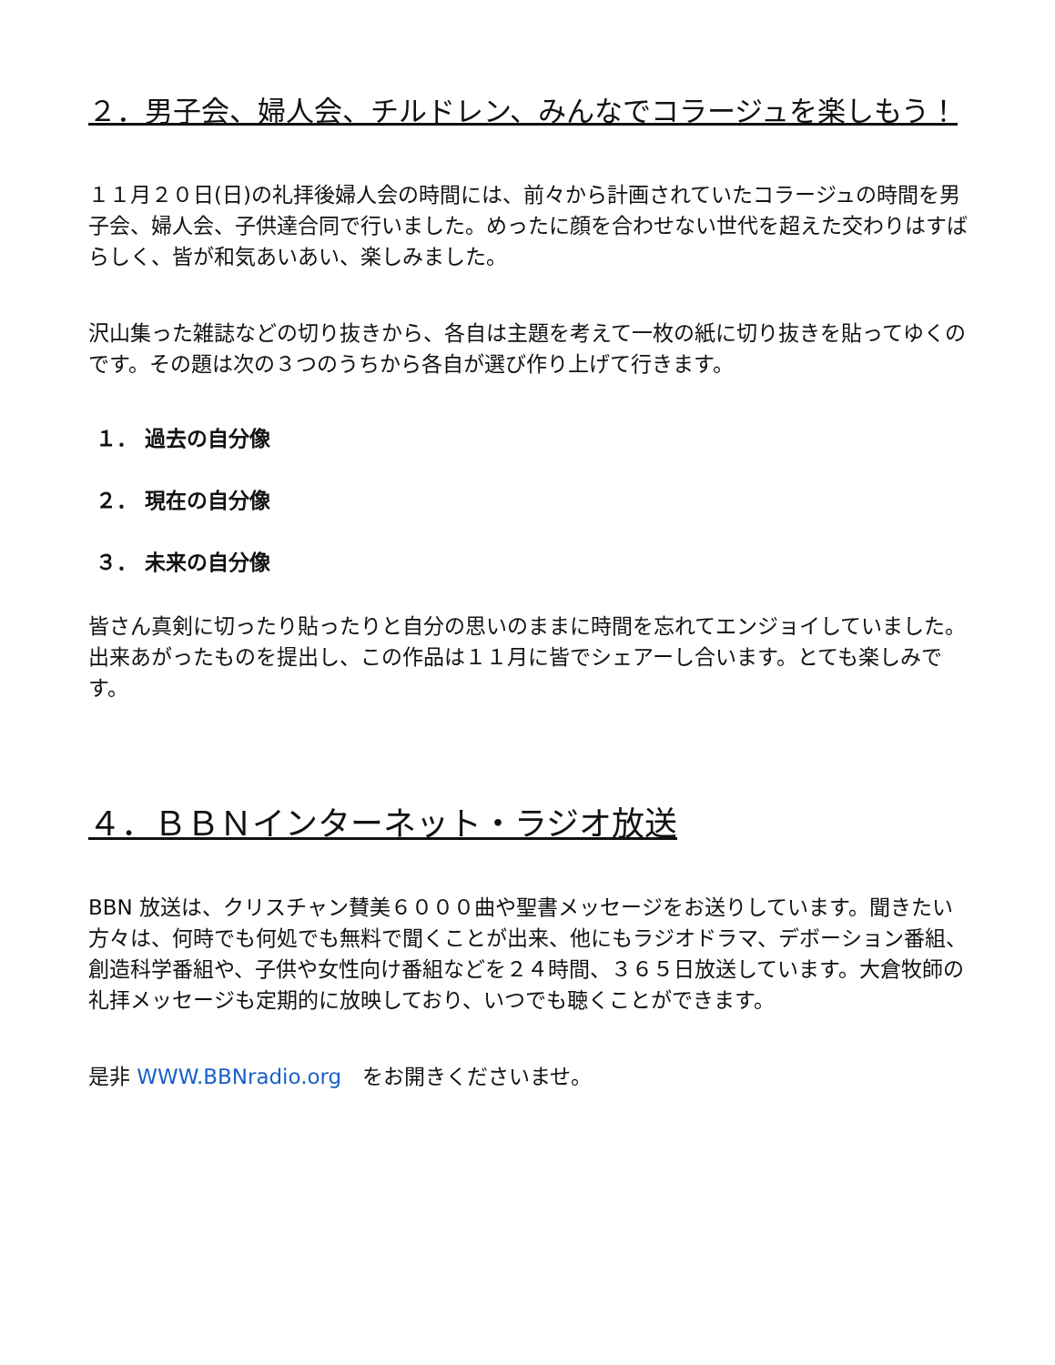２．男子会、婦人会、チルドレン、みんなでコラージュを楽しもう！
１１月２０日(日)の礼拝後婦人会の時間には、前々から計画されていたコラージュの時間を男子会、婦人会、子供達合同で行いました。めったに顔を合わせない世代を超えた交わりはすばらしく、皆が和気あいあい、楽しみました。
沢山集った雑誌などの切り抜きから、各自は主題を考えて一枚の紙に切り抜きを貼ってゆくのです。その題は次の３つのうちから各自が選び作り上げて行きます。
１． 過去の自分像
２． 現在の自分像
３． 未来の自分像
皆さん真剣に切ったり貼ったりと自分の思いのままに時間を忘れてエンジョイしていました。出来あがったものを提出し、この作品は１１月に皆でシェアーし合います。とても楽しみです。
４．ＢＢＮインターネット・ラジオ放送
BBN 放送は、クリスチャン賛美６０００曲や聖書メッセージをお送りしています。聞きたい方々は、何時でも何処でも無料で聞くことが出来、他にもラジオドラマ、デボーション番組、創造科学番組や、子供や女性向け番組などを２４時間、３６５日放送しています。大倉牧師の礼拝メッセージも定期的に放映しており、いつでも聴くことができます。
是非 WWW.BBNradio.org　をお開きくださいませ。